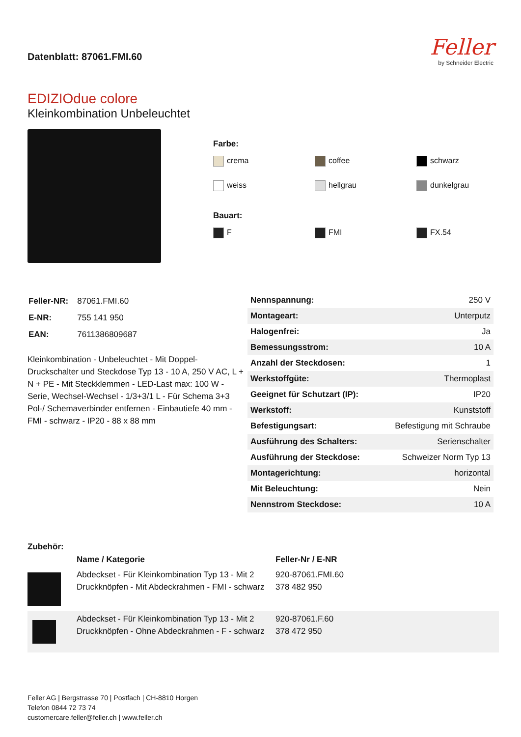Datenblatt: 87061.FMI.60
Feller
by Schneider Electric
EDIZIOdue colore
Kleinkombination Unbeleuchtet
Farbe:
crema
coffee
schwarz
weiss
hellgrau
dunkelgrau
Bauart:
F
FMI
FX.54
| Feller-NR: | 87061.FMI.60 |
| E-NR: | 755 141 950 |
| EAN: | 7611386809687 |
Kleinkombination - Unbeleuchtet - Mit Doppel-Druckschalter und Steckdose Typ 13 - 10 A, 250 V AC, L + N + PE - Mit Steckklemmen - LED-Last max: 100 W - Serie, Wechsel-Wechsel - 1/3+3/1 L - Für Schema 3+3 Pol-/ Schemaverbinder entfernen - Einbautiefe 40 mm - FMI - schwarz - IP20 - 88 x 88 mm
| Nennspannung: | 250 V |
| Montageart: | Unterputz |
| Halogenfrei: | Ja |
| Bemessungsstrom: | 10 A |
| Anzahl der Steckdosen: | 1 |
| Werkstoffgüte: | Thermoplast |
| Geeignet für Schutzart (IP): | IP20 |
| Werkstoff: | Kunststoff |
| Befestigungsart: | Befestigung mit Schraube |
| Ausführung des Schalters: | Serienschalter |
| Ausführung der Steckdose: | Schweizer Norm Typ 13 |
| Montagerichtung: | horizontal |
| Mit Beleuchtung: | Nein |
| Nennstrom Steckdose: | 10 A |
Zubehör:
| | Name / Kategorie | Feller-Nr / E-NR |
| --- | --- | --- |
| | Abdeckset - Für Kleinkombination Typ 13 - Mit 2 Druckknöpfen - Mit Abdeckrahmen - FMI - schwarz | 920-87061.FMI.60 378 482 950 |
| | Abdeckset - Für Kleinkombination Typ 13 - Mit 2 Druckknöpfen - Ohne Abdeckrahmen - F - schwarz | 920-87061.F.60 378 472 950 |
Feller AG | Bergstrasse 70 | Postfach | CH-8810 Horgen
Telefon 0844 72 73 74
customercare.feller@feller.ch | www.feller.ch